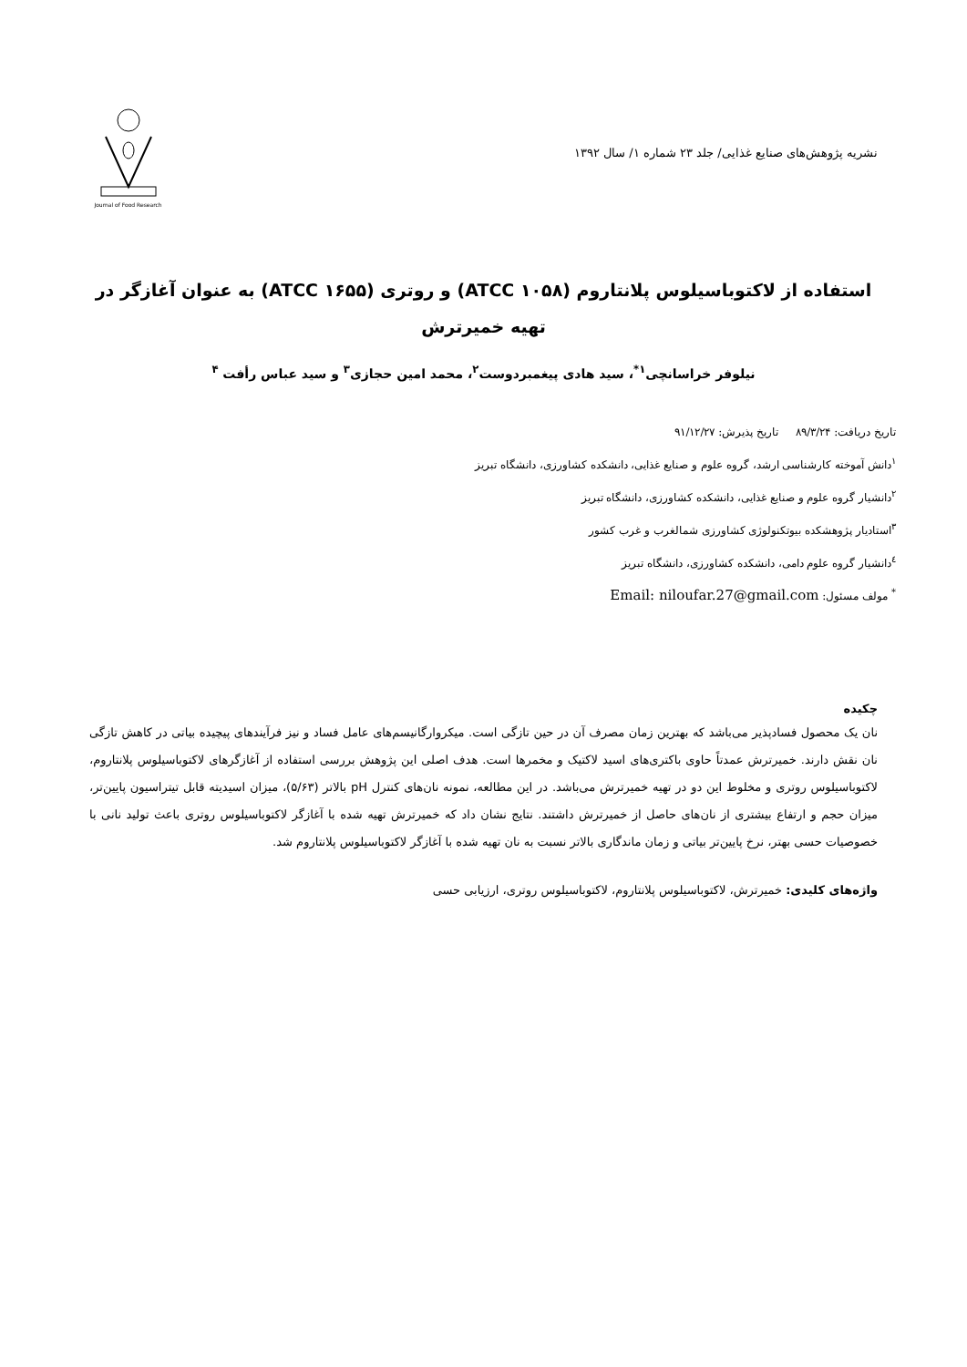نشریه پژوهش‌های صنایع غذایی/ جلد ۲۳ شماره ۱/ سال ۱۳۹۲
Journal of Food Research
استفاده از لاکتوباسیلوس پلانتاروم (ATCC ۱۰۵۸) و روتری (ATCC ۱۶۵۵) به عنوان آغازگر در تهیه خمیرترش
نیلوفر خراسانچی<sup>۱*</sup>، سید هادی پیغمبردوست<sup>۲</sup>، محمد امین حجازی<sup>۳</sup> و سید عباس رأفت <sup>۴</sup>
تاریخ دریافت: ۸۹/۳/۲۴ تاریخ پذیرش: ۹۱/۱۲/۲۷
<sup>۱</sup> دانش آموخته کارشناسی ارشد، گروه علوم و صنایع غذایی، دانشکده کشاورزی، دانشگاه تبریز
<sup>۲</sup> دانشیار گروه علوم و صنایع غذایی، دانشکده کشاورزی، دانشگاه تبریز
<sup>۳</sup> استادیار پژوهشکده بیوتکنولوژی کشاورزی شمالغرب و غرب کشور
<sup>٤</sup> دانشیار گروه علوم دامی، دانشکده کشاورزی، دانشگاه تبریز
<sup>*</sup> مولف مسئول: Email: niloufar.27@gmail.com
چکیده
نان یک محصول فسادپذیر می‌باشد که بهترین زمان مصرف آن در حین تازگی است. میکروارگانیسم‌های عامل فساد و نیز فرآیندهای پیچیده بیاتی در کاهش تازگی نان نقش دارند. خمیرترش عمدتاً حاوی باکتری‌های اسید لاکتیک و مخمرها است. هدف اصلی این پژوهش بررسی استفاده از آغازگرهای لاکتوباسیلوس پلانتاروم، لاکتوباسیلوس روتری و مخلوط این دو در تهیه خمیرترش می‌باشد. در این مطالعه، نمونه نان‌های کنترل pH بالاتر (۵/۶۳)، میزان اسیدیته قابل تیتراسیون پایین‌تر، میزان حجم و ارتفاع بیشتری از نان‌های حاصل از خمیرترش داشتند. نتایج نشان داد که خمیرترش تهیه شده با آغازگر لاکتوباسیلوس روتری باعث تولید نانی با خصوصیات حسی بهتر، نرخ پایین‌تر بیاتی و زمان ماندگاری بالاتر نسبت به نان تهیه شده با آغازگر لاکتوباسیلوس پلانتاروم شد.
واژه‌های کلیدی: خمیرترش، لاکتوباسیلوس پلانتاروم، لاکتوباسیلوس روتری، ارزیابی حسی